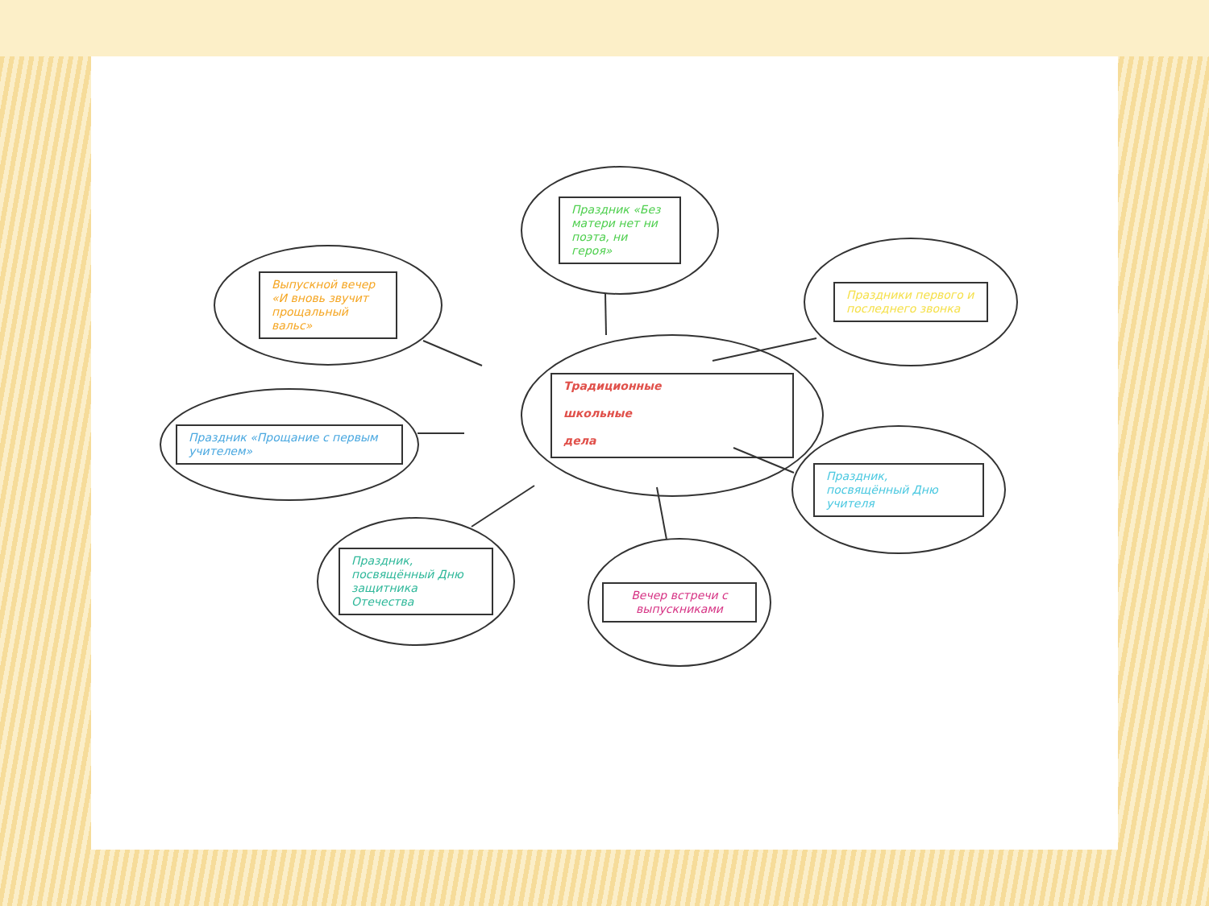Традиционные
школьные
дела
Праздник «Без матери нет ни поэта, ни героя»
Выпускной вечер «И вновь звучит прощальный вальс»
Праздники первого и последнего звонка
Праздник «Прощание с первым учителем»
Праздник, посвящённый Дню учителя
Праздник, посвящённый Дню защитника Отечества
Вечер встречи с выпускниками